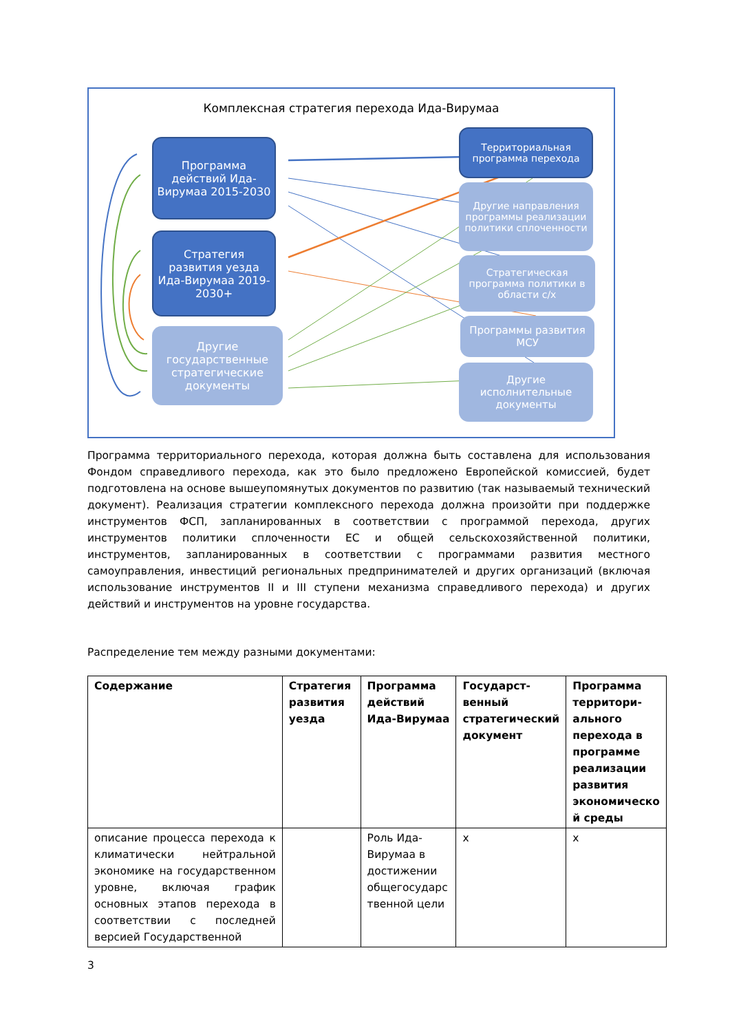Комплексная стратегия перехода Ида-Вирумаа
Программа действий Ида-Вирумаа 2015-2030
Стратегия развития уезда Ида-Вирумаа 2019-2030+
Другие государственные стратегические документы
Территориальная программа перехода
Другие направления программы реализации политики сплоченности
Стратегическая программа политики в области с/х
Программы развития МСУ
Другие исполнительные документы
Программа территориального перехода, которая должна быть составлена для использования Фондом справедливого перехода, как это было предложено Европейской комиссией, будет подготовлена на основе вышеупомянутых документов по развитию (так называемый технический документ). Реализация стратегии комплексного перехода должна произойти при поддержке инструментов ФСП, запланированных в соответствии с программой перехода, других инструментов политики сплоченности ЕС и общей сельскохозяйственной политики, инструментов, запланированных в соответствии с программами развития местного самоуправления, инвестиций региональных предпринимателей и других организаций (включая использование инструментов II и III ступени механизма справедливого перехода) и других действий и инструментов на уровне государства.
Распределение тем между разными документами:
| Содержание | Стратегия развития уезда | Программа действий Ида-Вирумаа | Государст-венный стратегический документ | Программа территори-ального перехода в программе реализации развития экономическо й среды |
| --- | --- | --- | --- | --- |
| описание процесса перехода к климатически нейтральной экономике на государственном уровне, включая график основных этапов перехода в соответствии с последней версией Государственной | | Роль Ида-Вирумаа в достижении общегосударс твенной цели | x | x |
3